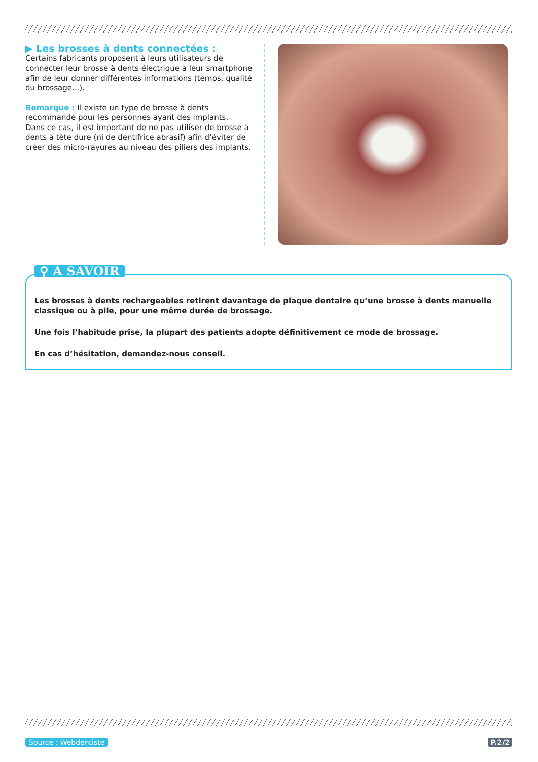▶ Les brosses à dents connectées :
Certains fabricants proposent à leurs utilisateurs de connecter leur brosse à dents électrique à leur smartphone afin de leur donner différentes informations (temps, qualité du brossage...).
Remarque : Il existe un type de brosse à dents recommandé pour les personnes ayant des implants.
Dans ce cas, il est important de ne pas utiliser de brosse à dents à tête dure (ni de dentifrice abrasif) afin d’éviter de créer des micro-rayures au niveau des piliers des implants.
⚲ À SAVOIR
Les brosses à dents rechargeables retirent davantage de plaque dentaire qu’une brosse à dents manuelle classique ou à pile, pour une même durée de brossage.
Une fois l’habitude prise, la plupart des patients adopte définitivement ce mode de brossage.
En cas d’hésitation, demandez-nous conseil.
Source : Webdentiste P.2/2